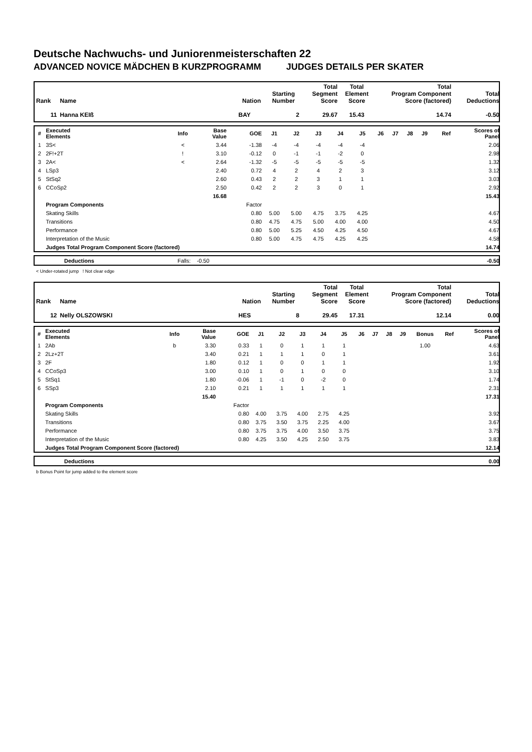Deutsche Nachwuchs- und Juniorenmeisterschaften 22
ADVANCED NOVICE MÄDCHEN B KURZPROGRAMM JUDGES DETAILS PER SKATER
| Rank | Name | Nation | Starting Number | Total Segment Score | Total Element Score | Total Program Component Score (factored) | Total Deductions |
| --- | --- | --- | --- | --- | --- | --- | --- |
| 11 | Hanna KEIß | BAY | 2 | 29.67 | 15.43 | 14.74 | -0.50 |
| # | Executed Elements | Info | Base Value | GOE | J1 | J2 | J3 | J4 | J5 | J6 | J7 | J8 | J9 | | Ref | Scores of Panel |
| --- | --- | --- | --- | --- | --- | --- | --- | --- | --- | --- | --- | --- | --- | --- | --- | --- |
| 1 | 3S< | < | 3.44 | -1.38 | -4 | -4 | -4 | -4 | -4 | | | | | | | 2.06 |
| 2 | 2F!+2T | ! | 3.10 | -0.12 | 0 | -1 | -1 | -2 | 0 | | | | | | | 2.98 |
| 3 | 2A< | < | 2.64 | -1.32 | -5 | -5 | -5 | -5 | -5 | | | | | | | 1.32 |
| 4 | LSp3 | | 2.40 | 0.72 | 4 | 2 | 4 | 2 | 3 | | | | | | | 3.12 |
| 5 | StSq2 | | 2.60 | 0.43 | 2 | 2 | 3 | 1 | 1 | | | | | | | 3.03 |
| 6 | CCoSp2 | | 2.50 | 0.42 | 2 | 2 | 3 | 0 | 1 | | | | | | | 2.92 |
| | | | 16.68 | | | | | | | | | | | | | 15.43 |
| | Program Components | | | Factor | | | | | | | | | | | | |
| | Skating Skills | | | 0.80 | 5.00 | 5.00 | 4.75 | 3.75 | 4.25 | | | | | | | 4.67 |
| | Transitions | | | 0.80 | 4.75 | 4.75 | 5.00 | 4.00 | 4.00 | | | | | | | 4.50 |
| | Performance | | | 0.80 | 5.00 | 5.25 | 4.50 | 4.25 | 4.50 | | | | | | | 4.67 |
| | Interpretation of the Music | | | 0.80 | 5.00 | 4.75 | 4.75 | 4.25 | 4.25 | | | | | | | 4.58 |
| | Judges Total Program Component Score (factored) | | | | | | | | | | | | | | | 14.74 |
| | Deductions | Falls: -0.50 | -0.50 |
< Under-rotated jump ! Not clear edge
| Rank | Name | Nation | Starting Number | Total Segment Score | Total Element Score | Total Program Component Score (factored) | Total Deductions |
| --- | --- | --- | --- | --- | --- | --- | --- |
| 12 | Nelly OLSZOWSKI | HES | 8 | 29.45 | 17.31 | 12.14 | 0.00 |
| # | Executed Elements | Info | Base Value | GOE | J1 | J2 | J3 | J4 | J5 | J6 | J7 | J8 | J9 | Bonus | Ref | Scores of Panel |
| --- | --- | --- | --- | --- | --- | --- | --- | --- | --- | --- | --- | --- | --- | --- | --- | --- |
| 1 | 2Ab | b | 3.30 | 0.33 | 1 | 0 | 1 | 1 | 1 | | | | | 1.00 | | 4.63 |
| 2 | 2Lz+2T | | 3.40 | 0.21 | 1 | 1 | 1 | 0 | 1 | | | | | | | 3.61 |
| 3 | 2F | | 1.80 | 0.12 | 1 | 0 | 0 | 1 | 1 | | | | | | | 1.92 |
| 4 | CCoSp3 | | 3.00 | 0.10 | 1 | 0 | 1 | 0 | 0 | | | | | | | 3.10 |
| 5 | StSq1 | | 1.80 | -0.06 | 1 | -1 | 0 | -2 | 0 | | | | | | | 1.74 |
| 6 | SSp3 | | 2.10 | 0.21 | 1 | 1 | 1 | 1 | 1 | | | | | | | 2.31 |
| | | | 15.40 | | | | | | | | | | | | | 17.31 |
| | Program Components | | | Factor | | | | | | | | | | | | |
| | Skating Skills | | | 0.80 | 4.00 | 3.75 | 4.00 | 2.75 | 4.25 | | | | | | | 3.92 |
| | Transitions | | | 0.80 | 3.75 | 3.50 | 3.75 | 2.25 | 4.00 | | | | | | | 3.67 |
| | Performance | | | 0.80 | 3.75 | 3.75 | 4.00 | 3.50 | 3.75 | | | | | | | 3.75 |
| | Interpretation of the Music | | | 0.80 | 4.25 | 3.50 | 4.25 | 2.50 | 3.75 | | | | | | | 3.83 |
| | Judges Total Program Component Score (factored) | | | | | | | | | | | | | | | 12.14 |
| | Deductions | | 0.00 |
b Bonus Point for jump added to the element score